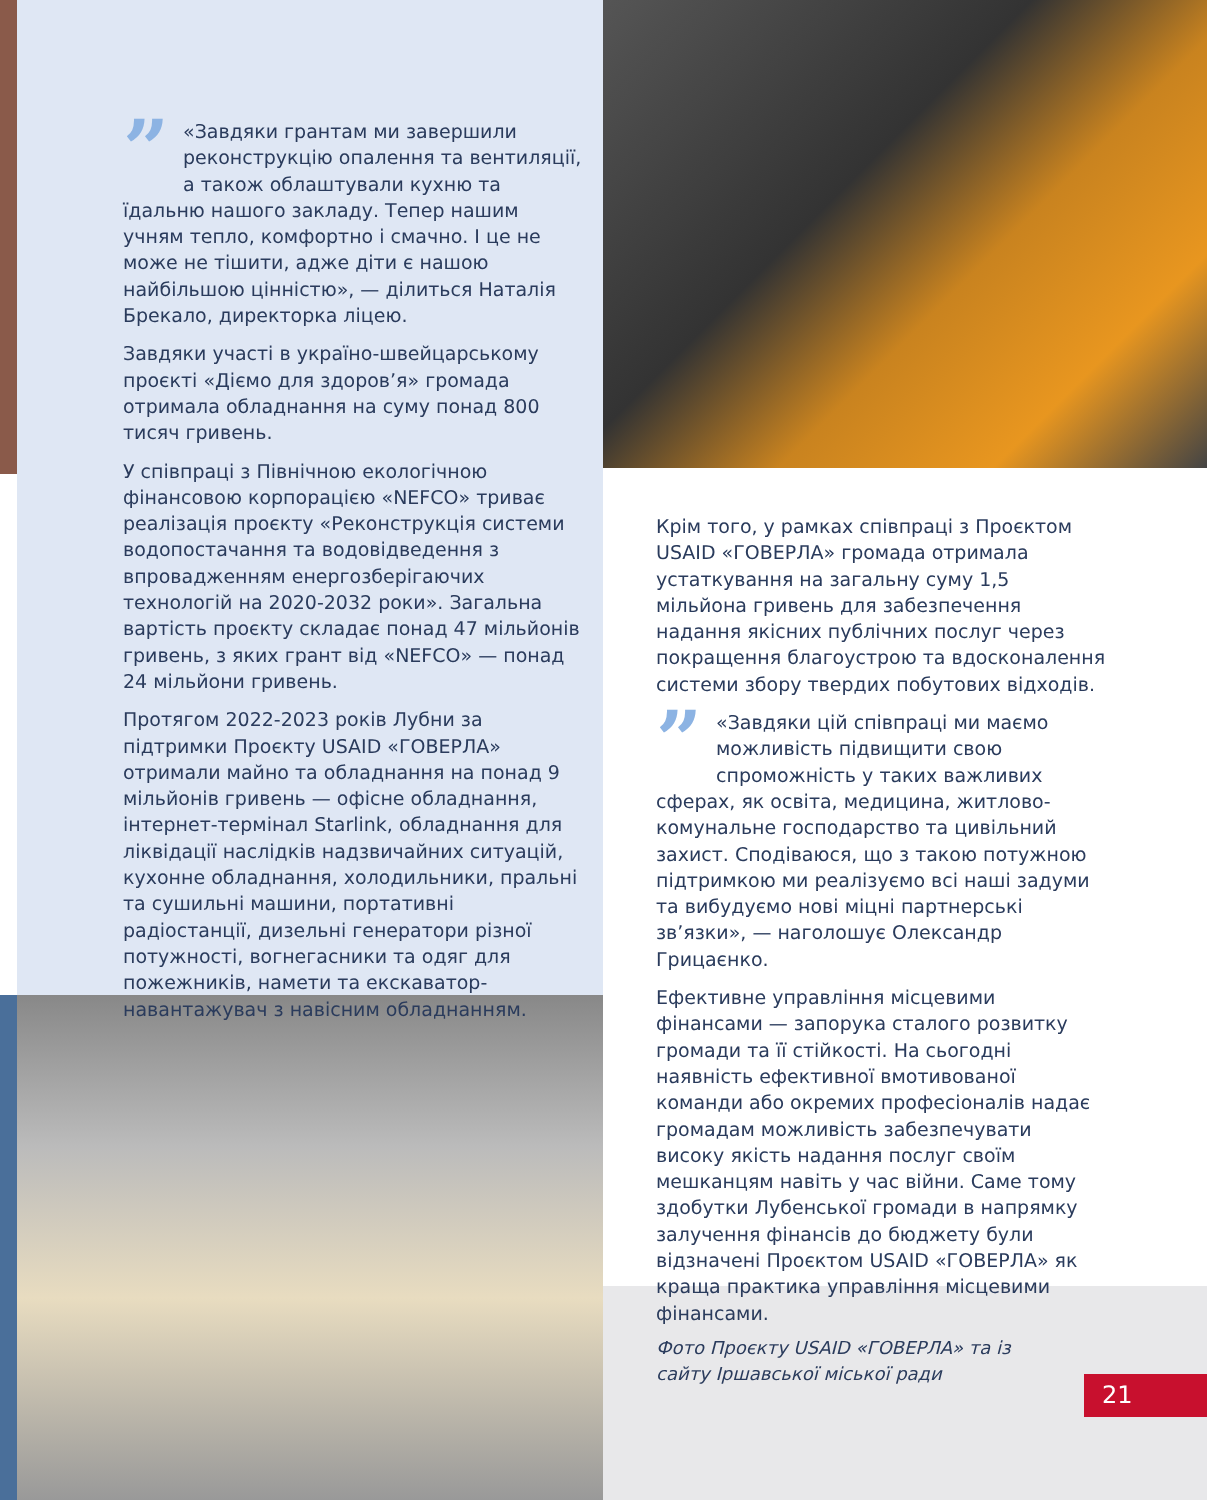” «Завдяки грантам ми завершили реконструкцію опалення та вентиляції, а також облаштували кухню та їдальню нашого закладу. Тепер нашим учням тепло, комфортно і смачно. І це не може не тішити, адже діти є нашою найбільшою цінністю», — ділиться Наталія Брекало, директорка ліцею.
Завдяки участі в україно-швейцарському проєкті «Діємо для здоров’я» громада отримала обладнання на суму понад 800 тисяч гривень.
У співпраці з Північною екологічною фінансовою корпорацією «NEFCO» триває реалізація проєкту «Реконструкція системи водопостачання та водовідведення з впровадженням енергозберігаючих технологій на 2020-2032 роки». Загальна вартість проєкту складає понад 47 мільйонів гривень, з яких грант від «NEFCO» — понад 24 мільйони гривень.
Протягом 2022-2023 років Лубни за підтримки Проєкту USAID «ГОВЕРЛА» отримали майно та обладнання на понад 9 мільйонів гривень — офісне обладнання, інтернет-термінал Starlink, обладнання для ліквідації наслідків надзвичайних ситуацій, кухонне обладнання, холодильники, пральні та сушильні машини, портативні радіостанції, дизельні генератори різної потужності, вогнегасники та одяг для пожежників, намети та екскаватор-навантажувач з навісним обладнанням.
Крім того, у рамках співпраці з Проєктом USAID «ГОВЕРЛА» громада отримала устаткування на загальну суму 1,5 мільйона гривень для забезпечення надання якісних публічних послуг через покращення благоустрою та вдосконалення системи збору твердих побутових відходів.
” «Завдяки цій співпраці ми маємо можливість підвищити свою спроможність у таких важливих сферах, як освіта, медицина, житлово-комунальне господарство та цивільний захист. Сподіваюся, що з такою потужною підтримкою ми реалізуємо всі наші задуми та вибудуємо нові міцні партнерські зв’язки», — наголошує Олександр Грицаєнко.
Ефективне управління місцевими фінансами — запорука сталого розвитку громади та її стійкості. На сьогодні наявність ефективної вмотивованої команди або окремих професіоналів надає громадам можливість забезпечувати високу якість надання послуг своїм мешканцям навіть у час війни. Саме тому здобутки Лубенської громади в напрямку залучення фінансів до бюджету були відзначені Проєктом USAID «ГОВЕРЛА» як краща практика управління місцевими фінансами.
Фото Проєкту USAID «ГОВЕРЛА» та із сайту Іршавської міської ради
21